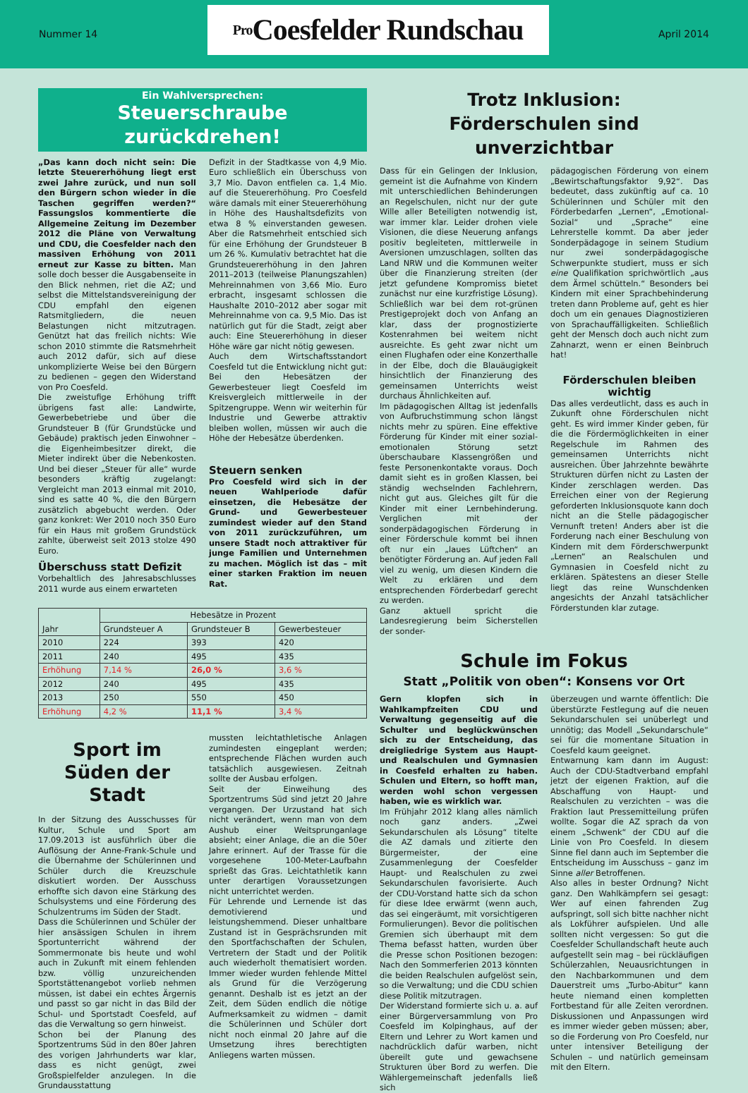Nummer 14
Pro Coesfelder Rundschau
April 2014
Ein Wahlversprechen:
Steuerschraube zurückdrehen!
„Das kann doch nicht sein: Die letzte Steuererhöhung liegt erst zwei Jahre zurück, und nun soll den Bürgern schon wieder in die Taschen gegriffen werden?“ Fassungslos kommentierte die Allgemeine Zeitung im Dezember 2012 die Pläne von Verwaltung und CDU, die Coesfelder nach den massiven Erhöhung von 2011 erneut zur Kasse zu bitten. Man solle doch besser die Ausgabenseite in den Blick nehmen, riet die AZ; und selbst die Mittelstandsvereinigung der CDU empfahl den eigenen Ratsmitgliedern, die neuen Belastungen nicht mitzutragen. Genützt hat das freilich nichts: Wie schon 2010 stimmte die Ratsmehrheit auch 2012 dafür, sich auf diese unkomplizierte Weise bei den Bürgern zu bedienen – gegen den Widerstand von Pro Coesfeld.
Die zweistufige Erhöhung trifft übrigens fast alle: Landwirte, Gewerbebetriebe und über die Grundsteuer B (für Grundstücke und Gebäude) praktisch jeden Einwohner – die Eigenheimbesitzer direkt, die Mieter indirekt über die Nebenkosten. Und bei dieser „Steuer für alle“ wurde besonders kräftig zugelangt: Vergleicht man 2013 einmal mit 2010, sind es satte 40 %, die den Bürgern zusätzlich abgebucht werden. Oder ganz konkret: Wer 2010 noch 350 Euro für ein Haus mit großem Grundstück zahlte, überweist seit 2013 stolze 490 Euro.
Überschuss statt Defizit
Vorbehaltlich des Jahresabschlusses 2011 wurde aus einem erwarteten
Defizit in der Stadtkasse von 4,9 Mio. Euro schließlich ein Überschuss von 3,7 Mio. Davon entfielen ca. 1,4 Mio. auf die Steuererhöhung. Pro Coesfeld wäre damals mit einer Steuererhöhung in Höhe des Haushaltsdefizits von etwa 8 % einverstanden gewesen. Aber die Ratsmehrheit entschied sich für eine Erhöhung der Grundsteuer B um 26 %. Kumulativ betrachtet hat die Grundsteuererhöhung in den Jahren 2011–2013 (teilweise Planungszahlen) Mehreinnahmen von 3,66 Mio. Euro erbracht, insgesamt schlossen die Haushalte 2010–2012 aber sogar mit Mehreinnahme von ca. 9,5 Mio. Das ist natürlich gut für die Stadt, zeigt aber auch: Eine Steuererhöhung in dieser Höhe wäre gar nicht nötig gewesen.
Auch dem Wirtschaftsstandort Coesfeld tut die Entwicklung nicht gut: Bei den Hebesätzen der Gewerbesteuer liegt Coesfeld im Kreisvergleich mittlerweile in der Spitzengruppe. Wenn wir weiterhin für Industrie und Gewerbe attraktiv bleiben wollen, müssen wir auch die Höhe der Hebesätze überdenken.
Steuern senken
Pro Coesfeld wird sich in der neuen Wahlperiode dafür einsetzen, die Hebesätze der Grund- und Gewerbesteuer zumindest wieder auf den Stand von 2011 zurückzuführen, um unsere Stadt noch attraktiver für junge Familien und Unternehmen zu machen. Möglich ist das – mit einer starken Fraktion im neuen Rat.
| Jahr | Hebesätze in Prozent | | |
| --- | --- | --- | --- |
| | Grundsteuer A | Grundsteuer B | Gewerbesteuer |
| 2010 | 224 | 393 | 420 |
| 2011 | 240 | 495 | 435 |
| Erhöhung | 7,14 % | 26,0 % | 3,6 % |
| 2012 | 240 | 495 | 435 |
| 2013 | 250 | 550 | 450 |
| Erhöhung | 4,2 % | 11,1 % | 3,4 % |
Sport im Süden der Stadt
In der Sitzung des Ausschusses für Kultur, Schule und Sport am 17.09.2013 ist ausführlich über die Auflösung der Anne-Frank-Schule und die Übernahme der Schülerinnen und Schüler durch die Kreuzschule diskutiert worden. Der Ausschuss erhoffte sich davon eine Stärkung des Schulsystems und eine Förderung des Schulzentrums im Süden der Stadt.
Dass die Schülerinnen und Schüler der hier ansässigen Schulen in ihrem Sportunterricht während der Sommermonate bis heute und wohl auch in Zukunft mit einem fehlenden bzw. völlig unzureichenden Sportstättenangebot vorlieb nehmen müssen, ist dabei ein echtes Ärgernis und passt so gar nicht in das Bild der Schul- und Sportstadt Coesfeld, auf das die Verwaltung so gern hinweist.
Schon bei der Planung des Sportzentrums Süd in den 80er Jahren des vorigen Jahrhunderts war klar, dass es nicht genügt, zwei Großspielfelder anzulegen. In die Grundausstattung
mussten leichtathletische Anlagen zumindesten eingeplant werden; entsprechende Flächen wurden auch tatsächlich ausgewiesen. Zeitnah sollte der Ausbau erfolgen.
Seit der Einweihung des Sportzentrums Süd sind jetzt 20 Jahre vergangen. Der Urzustand hat sich nicht verändert, wenn man von dem Aushub einer Weitsprunganlage absieht; einer Anlage, die an die 50er Jahre erinnert. Auf der Trasse für die vorgesehene 100-Meter-Laufbahn sprießt das Gras. Leichtathletik kann unter derartigen Voraussetzungen nicht unterrichtet werden.
Für Lehrende und Lernende ist das demotivierend und leistungshemmend. Dieser unhaltbare Zustand ist in Gesprächsrunden mit den Sportfachschaften der Schulen, Vertretern der Stadt und der Politik auch wiederholt thematisiert worden. Immer wieder wurden fehlende Mittel als Grund für die Verzögerung genannt. Deshalb ist es jetzt an der Zeit, dem Süden endlich die nötige Aufmerksamkeit zu widmen – damit die Schülerinnen und Schüler dort nicht noch einmal 20 Jahre auf die Umsetzung ihres berechtigten Anliegens warten müssen.
Trotz Inklusion:
Förderschulen sind unverzichtbar
Dass für ein Gelingen der Inklusion, gemeint ist die Aufnahme von Kindern mit unterschiedlichen Behinderungen an Regelschulen, nicht nur der gute Wille aller Beteiligten notwendig ist, war immer klar. Leider drohen viele Visionen, die diese Neuerung anfangs positiv begleiteten, mittlerweile in Aversionen umzuschlagen, sollten das Land NRW und die Kommunen weiter über die Finanzierung streiten (der jetzt gefundene Kompromiss bietet zunächst nur eine kurzfristige Lösung). Schließlich war bei dem rot-grünen Prestigeprojekt doch von Anfang an klar, dass der prognostizierte Kostenrahmen bei weitem nicht ausreichte. Es geht zwar nicht um einen Flughafen oder eine Konzerthalle in der Elbe, doch die Blauäugigkeit hinsichtlich der Finanzierung des gemeinsamen Unterrichts weist durchaus Ähnlichkeiten auf.
Im pädagogischen Alltag ist jedenfalls von Aufbruchstimmung schon längst nichts mehr zu spüren. Eine effektive Förderung für Kinder mit einer sozial-emotionalen Störung setzt überschaubare Klassengrößen und feste Personenkontakte voraus. Doch damit sieht es in großen Klassen, bei ständig wechselnden Fachlehrern, nicht gut aus. Gleiches gilt für die Kinder mit einer Lernbehinderung. Verglichen mit der sonderpädagogischen Förderung in einer Förderschule kommt bei ihnen oft nur ein „laues Lüftchen“ an benötigter Förderung an. Auf jeden Fall viel zu wenig, um diesen Kindern die Welt zu erklären und dem entsprechenden Förderbedarf gerecht zu werden.
Ganz aktuell spricht die Landesregierung beim Sicherstellen der sonder-
pädagogischen Förderung von einem „Bewirtschaftungsfaktor 9,92“. Das bedeutet, dass zukünftig auf ca. 10 Schülerinnen und Schüler mit den Förderbedarfen „Lernen“, „Emotional-Sozial“ und „Sprache“ eine Lehrerstelle kommt. Da aber jeder Sonderpädagoge in seinem Studium nur zwei sonderpädagogische Schwerpunkte studiert, muss er sich eine Qualifikation sprichwörtlich „aus dem Ärmel schütteln.“ Besonders bei Kindern mit einer Sprachbehinderung treten dann Probleme auf, geht es hier doch um ein genaues Diagnostizieren von Sprachauffälligkeiten. Schließlich geht der Mensch doch auch nicht zum Zahnarzt, wenn er einen Beinbruch hat!
Förderschulen bleiben wichtig
Das alles verdeutlicht, dass es auch in Zukunft ohne Förderschulen nicht geht. Es wird immer Kinder geben, für die die Fördermöglichkeiten in einer Regelschule im Rahmen des gemeinsamen Unterrichts nicht ausreichen. Über Jahrzehnte bewährte Strukturen dürfen nicht zu Lasten der Kinder zerschlagen werden. Das Erreichen einer von der Regierung geforderten Inklusionsquote kann doch nicht an die Stelle pädagogischer Vernunft treten! Anders aber ist die Forderung nach einer Beschulung von Kindern mit dem Förderschwerpunkt „Lernen“ an Realschulen und Gymnasien in Coesfeld nicht zu erklären. Spätestens an dieser Stelle liegt das reine Wunschdenken angesichts der Anzahl tatsächlicher Förderstunden klar zutage.
Schule im Fokus
Statt „Politik von oben“: Konsens vor Ort
Gern klopfen sich in Wahlkampfzeiten CDU und Verwaltung gegenseitig auf die Schulter und beglückwünschen sich zu der Entscheidung, das dreigliedrige System aus Haupt- und Realschulen und Gymnasien in Coesfeld erhalten zu haben. Schulen und Eltern, so hofft man, werden wohl schon vergessen haben, wie es wirklich war.
Im Frühjahr 2012 klang alles nämlich noch ganz anders. „Zwei Sekundarschulen als Lösung“ titelte die AZ damals und zitierte den Bürgermeister, der eine Zusammenlegung der Coesfelder Haupt- und Realschulen zu zwei Sekundarschulen favorisierte. Auch der CDU-Vorstand hatte sich da schon für diese Idee erwärmt (wenn auch, das sei eingeräumt, mit vorsichtigeren Formulierungen). Bevor die politischen Gremien sich überhaupt mit dem Thema befasst hatten, wurden über die Presse schon Positionen bezogen: Nach den Sommerferien 2013 könnten die beiden Realschulen aufgelöst sein, so die Verwaltung; und die CDU schien diese Politik mitzutragen.
Der Widerstand formierte sich u. a. auf einer Bürgerversammlung von Pro Coesfeld im Kolpinghaus, auf der Eltern und Lehrer zu Wort kamen und nachdrücklich dafür warben, nicht übereilt gute und gewachsene Strukturen über Bord zu werfen. Die Wählergemeinschaft jedenfalls ließ sich
überzeugen und warnte öffentlich: Die überstürzte Festlegung auf die neuen Sekundarschulen sei unüberlegt und unnötig; das Modell „Sekundarschule“ sei für die momentane Situation in Coesfeld kaum geeignet.
Entwarnung kam dann im August: Auch der CDU-Stadtverband empfahl jetzt der eigenen Fraktion, auf die Abschaffung von Haupt- und Realschulen zu verzichten – was die Fraktion laut Pressemitteilung prüfen wollte. Sogar die AZ sprach da von einem „Schwenk“ der CDU auf die Linie von Pro Coesfeld. In diesem Sinne fiel dann auch im September die Entscheidung im Ausschuss – ganz im Sinne aller Betroffenen.
Also alles in bester Ordnung? Nicht ganz. Den Wahlkämpfern sei gesagt: Wer auf einen fahrenden Zug aufspringt, soll sich bitte nachher nicht als Lokführer aufspielen. Und alle sollten nicht vergessen: So gut die Coesfelder Schullandschaft heute auch aufgestellt sein mag – bei rückläufigen Schülerzahlen, Neuausrichtungen in den Nachbarkommunen und dem Dauerstreit ums „Turbo-Abitur“ kann heute niemand einen kompletten Fortbestand für alle Zeiten verordnen. Diskussionen und Anpassungen wird es immer wieder geben müssen; aber, so die Forderung von Pro Coesfeld, nur unter intensiver Beteiligung der Schulen – und natürlich gemeinsam mit den Eltern.